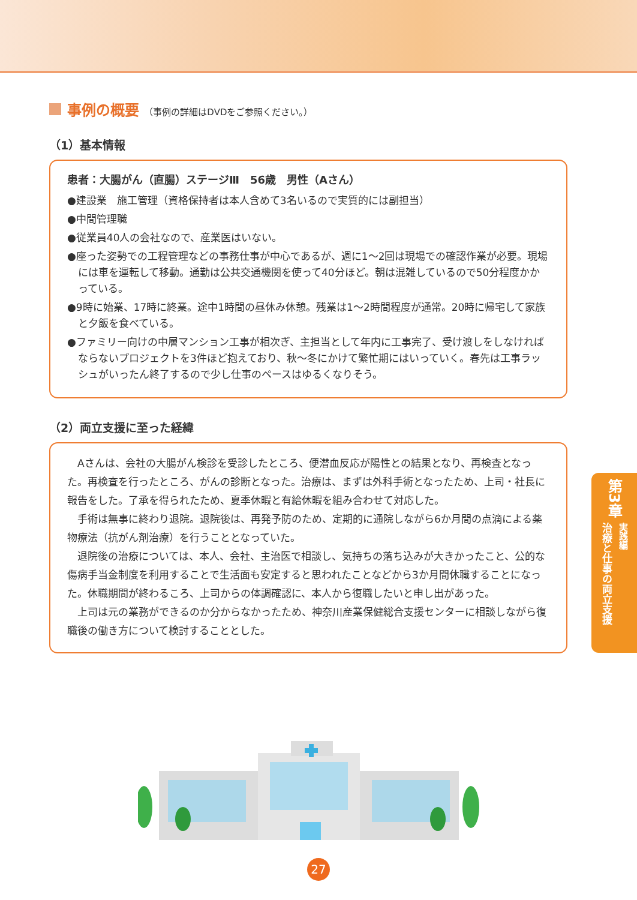事例の概要 （事例の詳細はDVDをご参照ください。）
（1）基本情報
患者：大腸がん（直腸）ステージⅢ　56歳　男性（Aさん）
●建設業　施工管理（資格保持者は本人含めて3名いるので実質的には副担当）
●中間管理職
●従業員40人の会社なので、産業医はいない。
●座った姿勢での工程管理などの事務仕事が中心であるが、週に1～2回は現場での確認作業が必要。現場には車を運転して移動。通勤は公共交通機関を使って40分ほど。朝は混雑しているので50分程度かかっている。
●9時に始業、17時に終業。途中1時間の昼休み休憩。残業は1～2時間程度が通常。20時に帰宅して家族と夕飯を食べている。
●ファミリー向けの中層マンション工事が相次ぎ、主担当として年内に工事完了、受け渡しをしなければならないプロジェクトを3件ほど抱えており、秋～冬にかけて繁忙期にはいっていく。春先は工事ラッシュがいったん終了するので少し仕事のペースはゆるくなりそう。
（2）両立支援に至った経緯
Aさんは、会社の大腸がん検診を受診したところ、便潜血反応が陽性との結果となり、再検査となった。再検査を行ったところ、がんの診断となった。治療は、まずは外科手術となったため、上司・社長に報告をした。了承を得られたため、夏季休暇と有給休暇を組み合わせて対応した。
手術は無事に終わり退院。退院後は、再発予防のため、定期的に通院しながら6か月間の点滴による薬物療法（抗がん剤治療）を行うこととなっていた。
退院後の治療については、本人、会社、主治医で相談し、気持ちの落ち込みが大きかったこと、公的な傷病手当金制度を利用することで生活面も安定すると思われたことなどから3か月間休職することになった。休職期間が終わるころ、上司からの体調確認に、本人から復職したいと申し出があった。
上司は元の業務ができるのか分からなかったため、神奈川産業保健総合支援センターに相談しながら復職後の働き方について検討することとした。
第3章
治療と仕事の両立支援 実践編
27